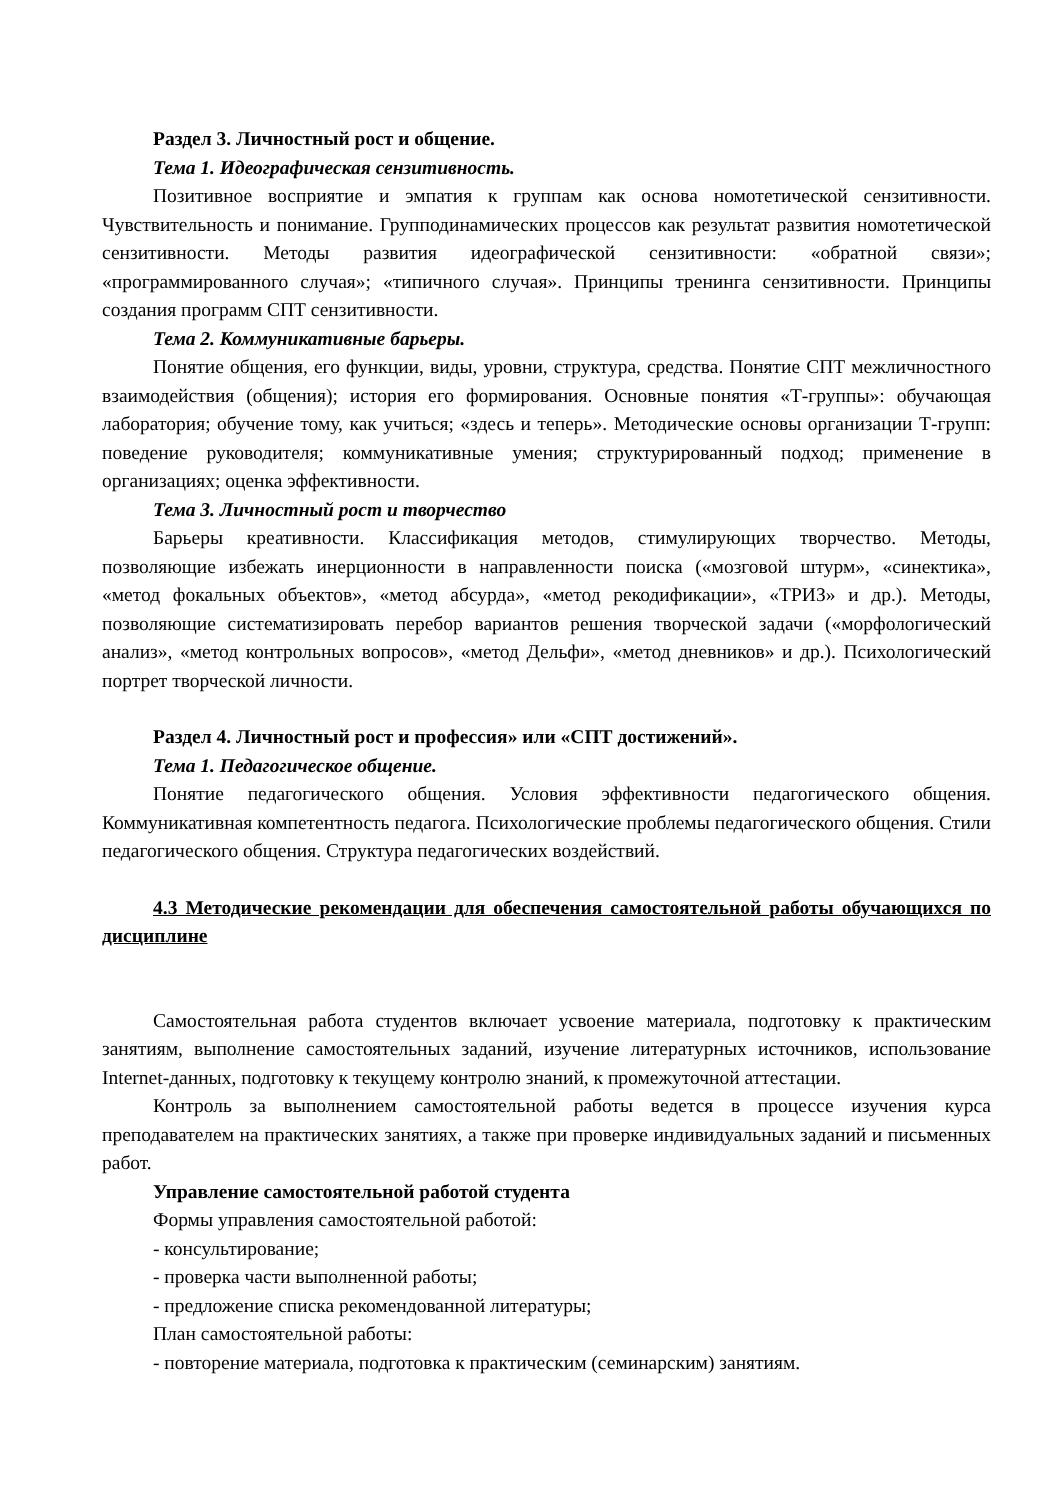Раздел 3. Личностный рост и общение.
Тема 1. Идеографическая сензитивность.
Позитивное восприятие и эмпатия к группам как основа номотетической сензитивности. Чувствительность и понимание. Групподинамических процессов как результат развития номотетической сензитивности. Методы развития идеографической сензитивности: «обратной связи»; «программированного случая»; «типичного случая». Принципы тренинга сензитивности. Принципы создания программ СПТ сензитивности.
Тема 2. Коммуникативные барьеры.
Понятие общения, его функции, виды, уровни, структура, средства. Понятие СПТ межличностного взаимодействия (общения); история его формирования. Основные понятия «Т-группы»: обучающая лаборатория; обучение тому, как учиться; «здесь и теперь». Методические основы организации Т-групп: поведение руководителя; коммуникативные умения; структурированный подход; применение в организациях; оценка эффективности.
Тема 3. Личностный рост и творчество
Барьеры креативности. Классификация методов, стимулирующих творчество. Методы, позволяющие избежать инерционности в направленности поиска («мозговой штурм», «синектика», «метод фокальных объектов», «метод абсурда», «метод рекодификации», «ТРИЗ» и др.). Методы, позволяющие систематизировать перебор вариантов решения творческой задачи («морфологический анализ», «метод контрольных вопросов», «метод Дельфи», «метод дневников» и др.). Психологический портрет творческой личности.
Раздел 4. Личностный рост и профессия» или «СПТ достижений».
Тема 1. Педагогическое общение.
Понятие педагогического общения. Условия эффективности педагогического общения. Коммуникативная компетентность педагога. Психологические проблемы педагогического общения. Стили педагогического общения. Структура педагогических воздействий.
4.3 Методические рекомендации для обеспечения самостоятельной работы обучающихся по дисциплине
Самостоятельная работа студентов включает усвоение материала, подготовку к практическим занятиям, выполнение самостоятельных заданий, изучение литературных источников, использование Internet-данных, подготовку к текущему контролю знаний, к промежуточной аттестации.
Контроль за выполнением самостоятельной работы ведется в процессе изучения курса преподавателем на практических занятиях, а также при проверке индивидуальных заданий и письменных работ.
Управление самостоятельной работой студента
Формы управления самостоятельной работой:
- консультирование;
- проверка части выполненной работы;
- предложение списка рекомендованной литературы;
План самостоятельной работы:
- повторение материала, подготовка к практическим (семинарским) занятиям.